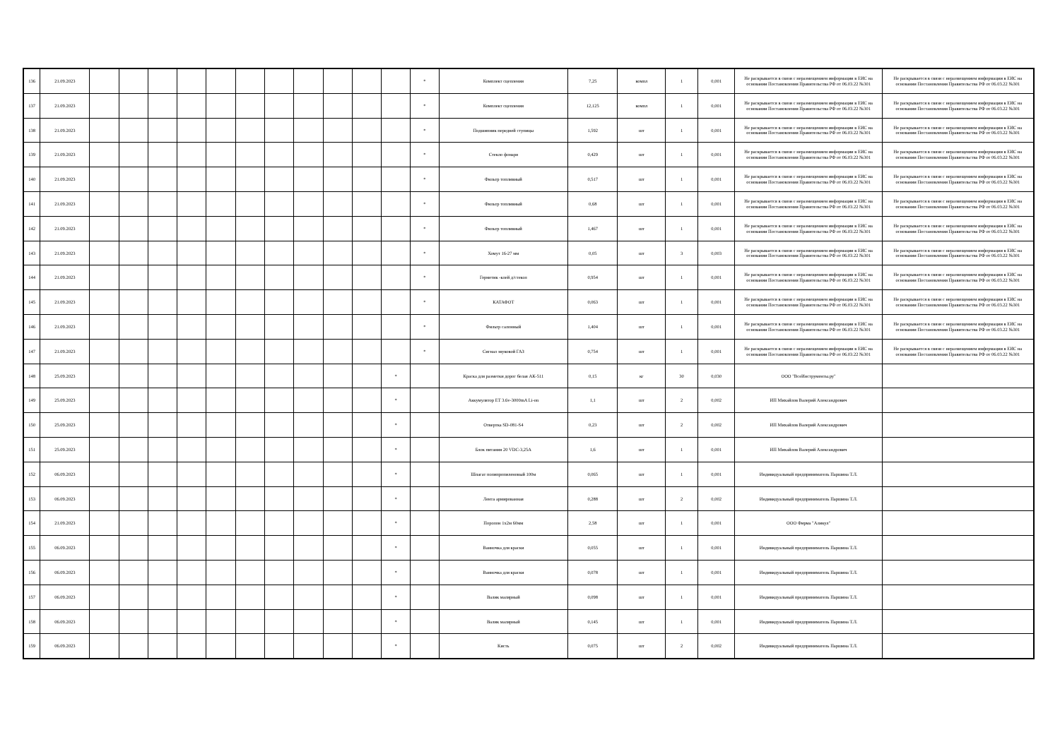| 136 | 21.09.2023 | | | | | | | | | | | | * | Комплект сцепления | 7,25 | компл | 1 | 0,001 | Не раскрывается в связи с неразмещением информации в ЕИС на основании Постановления Правительства РФ от 06.03.22 №301 | Не раскрывается в связи с неразмещением информации в ЕИС на основании Постановления Правительства РФ от 06.03.22 №301 |
| 137 | 21.09.2023 | | | | | | | | | | | | * | Комплект сцепления | 12,125 | компл | 1 | 0,001 | Не раскрывается в связи с неразмещением информации в ЕИС на основании Постановления Правительства РФ от 06.03.22 №301 | Не раскрывается в связи с неразмещением информации в ЕИС на основании Постановления Правительства РФ от 06.03.22 №301 |
| 138 | 21.09.2023 | | | | | | | | | | | | * | Подшипник передней ступицы | 1,592 | шт | 1 | 0,001 | Не раскрывается в связи с неразмещением информации в ЕИС на основании Постановления Правительства РФ от 06.03.22 №301 | Не раскрывается в связи с неразмещением информации в ЕИС на основании Постановления Правительства РФ от 06.03.22 №301 |
| 139 | 21.09.2023 | | | | | | | | | | | | * | Стекло фонаря | 0,429 | шт | 1 | 0,001 | Не раскрывается в связи с неразмещением информации в ЕИС на основании Постановления Правительства РФ от 06.03.22 №301 | Не раскрывается в связи с неразмещением информации в ЕИС на основании Постановления Правительства РФ от 06.03.22 №301 |
| 140 | 21.09.2023 | | | | | | | | | | | | * | Фильтр топливный | 0,517 | шт | 1 | 0,001 | Не раскрывается в связи с неразмещением информации в ЕИС на основании Постановления Правительства РФ от 06.03.22 №301 | Не раскрывается в связи с неразмещением информации в ЕИС на основании Постановления Правительства РФ от 06.03.22 №301 |
| 141 | 21.09.2023 | | | | | | | | | | | | * | Фильтр топливный | 0,68 | шт | 1 | 0,001 | Не раскрывается в связи с неразмещением информации в ЕИС на основании Постановления Правительства РФ от 06.03.22 №301 | Не раскрывается в связи с неразмещением информации в ЕИС на основании Постановления Правительства РФ от 06.03.22 №301 |
| 142 | 21.09.2023 | | | | | | | | | | | | * | Фильтр топливный | 1,467 | шт | 1 | 0,001 | Не раскрывается в связи с неразмещением информации в ЕИС на основании Постановления Правительства РФ от 06.03.22 №301 | Не раскрывается в связи с неразмещением информации в ЕИС на основании Постановления Правительства РФ от 06.03.22 №301 |
| 143 | 21.09.2023 | | | | | | | | | | | | * | Хомут 16-27 мм | 0,05 | шт | 3 | 0,003 | Не раскрывается в связи с неразмещением информации в ЕИС на основании Постановления Правительства РФ от 06.03.22 №301 | Не раскрывается в связи с неразмещением информации в ЕИС на основании Постановления Правительства РФ от 06.03.22 №301 |
| 144 | 21.09.2023 | | | | | | | | | | | | * | Герметик -клей д/стекол | 0,954 | шт | 1 | 0,001 | Не раскрывается в связи с неразмещением информации в ЕИС на основании Постановления Правительства РФ от 06.03.22 №301 | Не раскрывается в связи с неразмещением информации в ЕИС на основании Постановления Правительства РФ от 06.03.22 №301 |
| 145 | 21.09.2023 | | | | | | | | | | | | * | КАТАФОТ | 0,063 | шт | 1 | 0,001 | Не раскрывается в связи с неразмещением информации в ЕИС на основании Постановления Правительства РФ от 06.03.22 №301 | Не раскрывается в связи с неразмещением информации в ЕИС на основании Постановления Правительства РФ от 06.03.22 №301 |
| 146 | 21.09.2023 | | | | | | | | | | | | * | Фильтр салонный | 1,404 | шт | 1 | 0,001 | Не раскрывается в связи с неразмещением информации в ЕИС на основании Постановления Правительства РФ от 06.03.22 №301 | Не раскрывается в связи с неразмещением информации в ЕИС на основании Постановления Правительства РФ от 06.03.22 №301 |
| 147 | 21.09.2023 | | | | | | | | | | | | * | Сигнал звуковой ГАЗ | 0,754 | шт | 1 | 0,001 | Не раскрывается в связи с неразмещением информации в ЕИС на основании Постановления Правительства РФ от 06.03.22 №301 | Не раскрывается в связи с неразмещением информации в ЕИС на основании Постановления Правительства РФ от 06.03.22 №301 |
| 148 | 25.09.2023 | | | | | | | | | | | * | | Краска для разметки дорог белая АК-511 | 0,15 | кг | 30 | 0,030 | ООО "ВсеИнструменты.ру" | |
| 149 | 25.09.2023 | | | | | | | | | | | * | | Аккумулятор ET 3.6v-3000mA Li-on | 1,1 | шт | 2 | 0,002 | ИП Михайлов Валерий Александрович | |
| 150 | 25.09.2023 | | | | | | | | | | | * | | Отвертка SD-081-S4 | 0,23 | шт | 2 | 0,002 | ИП Михайлов Валерий Александрович | |
| 151 | 25.09.2023 | | | | | | | | | | | * | | Блок питания 20 VDC-3,25A | 1,6 | шт | 1 | 0,001 | ИП Михайлов Валерий Александрович | |
| 152 | 06.09.2023 | | | | | | | | | | | * | | Шпагат полипропиленовый 100м | 0,065 | шт | 1 | 0,001 | Индивидуальный предприниматель Паршина Т.Л. | |
| 153 | 06.09.2023 | | | | | | | | | | | * | | Лента армированная | 0,288 | шт | 2 | 0,002 | Индивидуальный предприниматель Паршина Т.Л. | |
| 154 | 21.09.2023 | | | | | | | | | | | * | | Поролон 1х2м 60мм | 2,58 | шт | 1 | 0,001 | ООО Фирма "Аликул" | |
| 155 | 06.09.2023 | | | | | | | | | | | * | | Ванночка для краски | 0,055 | шт | 1 | 0,001 | Индивидуальный предприниматель Паршина Т.Л. | |
| 156 | 06.09.2023 | | | | | | | | | | | * | | Ванночка для краски | 0,078 | шт | 1 | 0,001 | Индивидуальный предприниматель Паршина Т.Л. | |
| 157 | 06.09.2023 | | | | | | | | | | | * | | Валик малярный | 0,098 | шт | 1 | 0,001 | Индивидуальный предприниматель Паршина Т.Л. | |
| 158 | 06.09.2023 | | | | | | | | | | | * | | Валик малярный | 0,145 | шт | 1 | 0,001 | Индивидуальный предприниматель Паршина Т.Л. | |
| 159 | 06.09.2023 | | | | | | | | | | | * | | Кисть | 0,075 | шт | 2 | 0,002 | Индивидуальный предприниматель Паршина Т.Л. | |